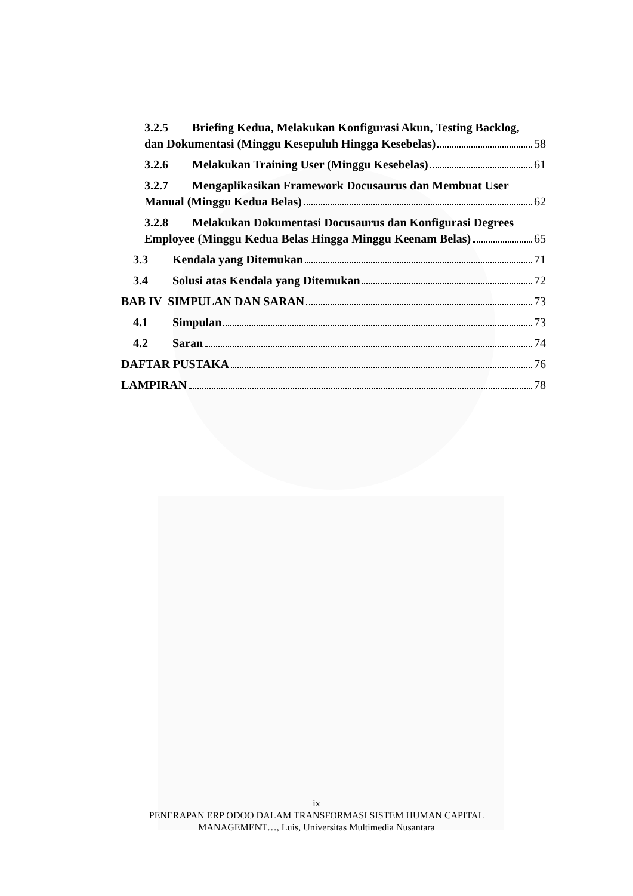3.2.5 Briefing Kedua, Melakukan Konfigurasi Akun, Testing Backlog,
dan Dokumentasi (Minggu Kesepuluh Hingga Kesebelas) 58
3.2.6 Melakukan Training User (Minggu Kesebelas) 61
3.2.7 Mengaplikasikan Framework Docusaurus dan Membuat User
Manual (Minggu Kedua Belas) 62
3.2.8 Melakukan Dokumentasi Docusaurus dan Konfigurasi Degrees
Employee (Minggu Kedua Belas Hingga Minggu Keenam Belas) 65
3.3 Kendala yang Ditemukan 71
3.4 Solusi atas Kendala yang Ditemukan 72
BAB IV SIMPULAN DAN SARAN 73
4.1 Simpulan 73
4.2 Saran 74
DAFTAR PUSTAKA 76
LAMPIRAN 78
ix
PENERAPAN ERP ODOO DALAM TRANSFORMASI SISTEM HUMAN CAPITAL
MANAGEMENT…, Luis, Universitas Multimedia Nusantara